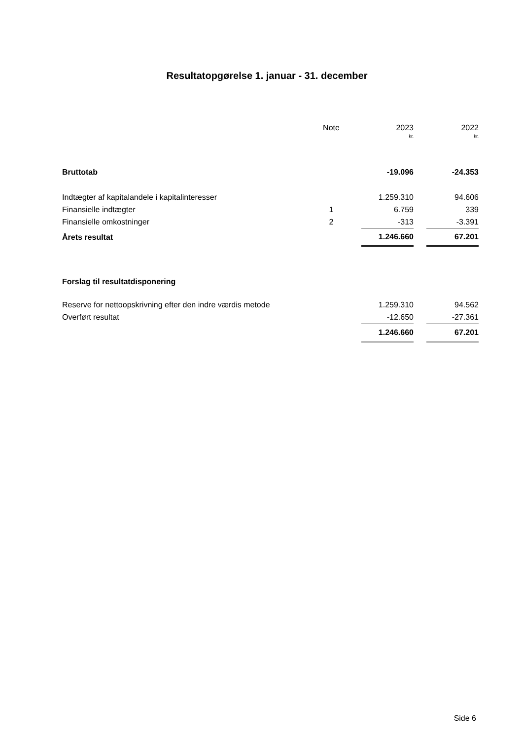Resultatopgørelse 1. januar - 31. december
| | Note | | 2023 | | 2022 |
| --- | --- | --- | --- | --- | --- |
| | | | kr. | | kr. |
| Bruttotab | | | -19.096 | | -24.353 |
| Indtægter af kapitalandele i kapitalinteresser | | | 1.259.310 | | 94.606 |
| Finansielle indtægter | 1 | | 6.759 | | 339 |
| Finansielle omkostninger | 2 | | -313 | | -3.391 |
| Årets resultat | | | 1.246.660 | | 67.201 |
| Forslag til resultatdisponering | | | | | |
| Reserve for nettoopskrivning efter den indre værdis metode | | | 1.259.310 | | 94.562 |
| Overført resultat | | | -12.650 | | -27.361 |
| | | | 1.246.660 | | 67.201 |
Side 6